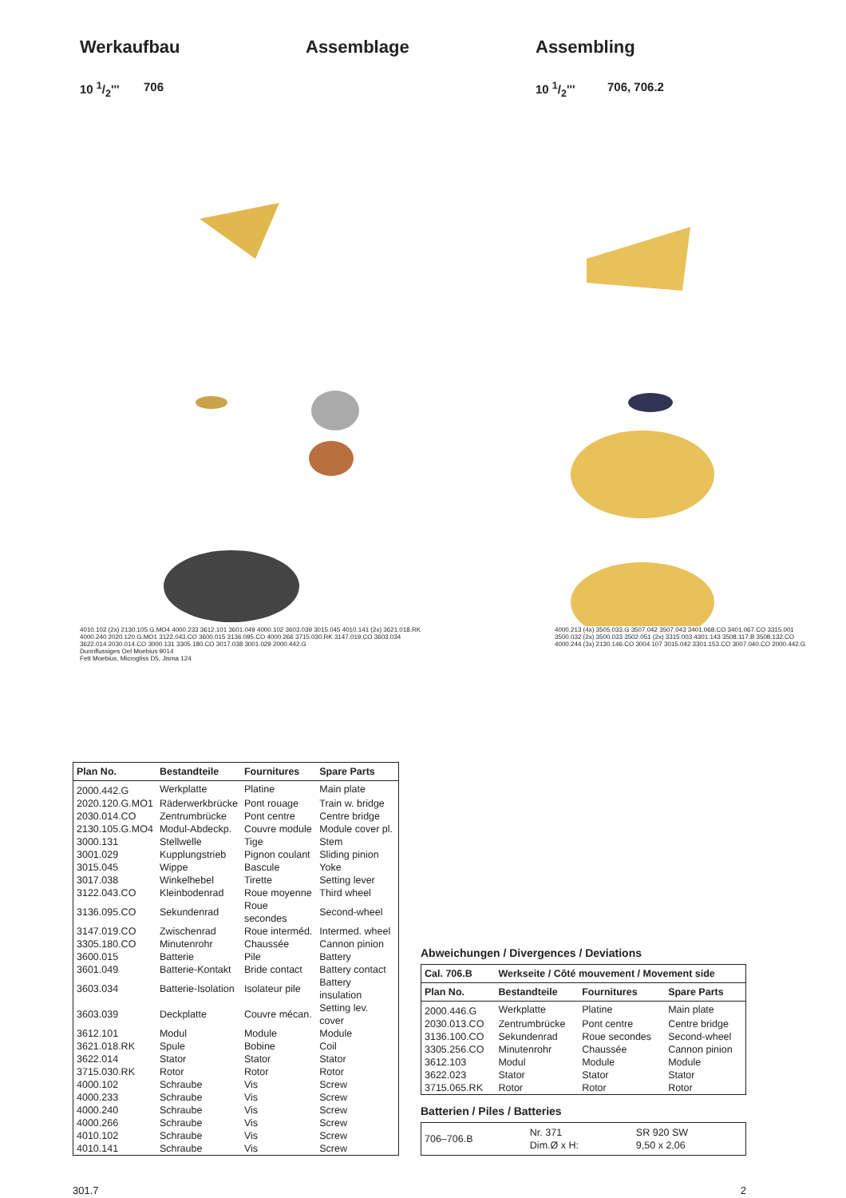Werkaufbau Assemblage Assembling
10 1/2'''
706 10 1/2''' 706, 706.2
4010.102 (2x) 2130.105.G.MO4 4000.233 3612.101 3601.049 4000.102 3603.039 3015.045 4010.141 (2x) 3621.018.RK 4000.240 2020.120.G.MO1 3122.043.CO 3600.015 3136.095.CO 4000.266 3715.030.RK 3147.019.CO 3603.034 3622.014 2030.014.CO 3000.131 3305.180.CO 3017.038 3001.029 2000.442.G
Dunnflussiges Oel Moebius 9014
Fett Moebius, Microgliss D5, Jisma 124
4000.213 (4x) 3505.033.G 3507.042 3507.043 3401.068.CO 3401.067.CO 3315.001 3500.032 (2x) 3500.033 3502.051 (2x) 3315.003 4301.143 3508.117.B 3508.132.CO 4000.244 (3x) 2130.146.CO 3004.107 3015.042 3301.153.CO 3007.040.CO 2000.442.G
| Plan No. | Bestandteile | Fournitures | Spare Parts |
| --- | --- | --- | --- |
| 2000.442.G | Werkplatte | Platine | Main plate |
| 2020.120.G.MO1 | Räderwerkbrücke | Pont rouage | Train w. bridge |
| 2030.014.CO | Zentrumbrücke | Pont centre | Centre bridge |
| 2130.105.G.MO4 | Modul-Abdeckp. | Couvre module | Module cover pl. |
| 3000.131 | Stellwelle | Tige | Stem |
| 3001.029 | Kupplungstrieb | Pignon coulant | Sliding pinion |
| 3015.045 | Wippe | Bascule | Yoke |
| 3017.038 | Winkelhebel | Tirette | Setting lever |
| 3122.043.CO | Kleinbodenrad | Roue moyenne | Third wheel |
| 3136.095.CO | Sekundenrad | Roue secondes | Second-wheel |
| 3147.019.CO | Zwischenrad | Roue interméd. | Intermed. wheel |
| 3305.180.CO | Minutenrohr | Chaussée | Cannon pinion |
| 3600.015 | Batterie | Pile | Battery |
| 3601.049 | Batterie-Kontakt | Bride contact | Battery contact |
| 3603.034 | Batterie-Isolation | Isolateur pile | Battery insulation |
| 3603.039 | Deckplatte | Couvre mécan. | Setting lev. cover |
| 3612.101 | Modul | Module | Module |
| 3621.018.RK | Spule | Bobine | Coil |
| 3622.014 | Stator | Stator | Stator |
| 3715.030.RK | Rotor | Rotor | Rotor |
| 4000.102 | Schraube | Vis | Screw |
| 4000.233 | Schraube | Vis | Screw |
| 4000.240 | Schraube | Vis | Screw |
| 4000.266 | Schraube | Vis | Screw |
| 4010.102 | Schraube | Vis | Screw |
| 4010.141 | Schraube | Vis | Screw |
Abweichungen / Divergences / Deviations
| Cal. 706.B | Werkseite / Côté mouvement / Movement side | | |
| --- | --- | --- | --- |
| Plan No. | Bestandteile | Fournitures | Spare Parts |
| 2000.446.G | Werkplatte | Platine | Main plate |
| 2030.013.CO | Zentrumbrücke | Pont centre | Centre bridge |
| 3136.100.CO | Sekundenrad | Roue secondes | Second-wheel |
| 3305.256.CO | Minutenrohr | Chaussée | Cannon pinion |
| 3612.103 | Modul | Module | Module |
| 3622.023 | Stator | Stator | Stator |
| 3715.065.RK | Rotor | Rotor | Rotor |
Batterien / Piles / Batteries
| 706–706.B | Nr. 371 Dim.Ø x H: | SR 920 SW 9,50 x 2,06 |
301.7 2